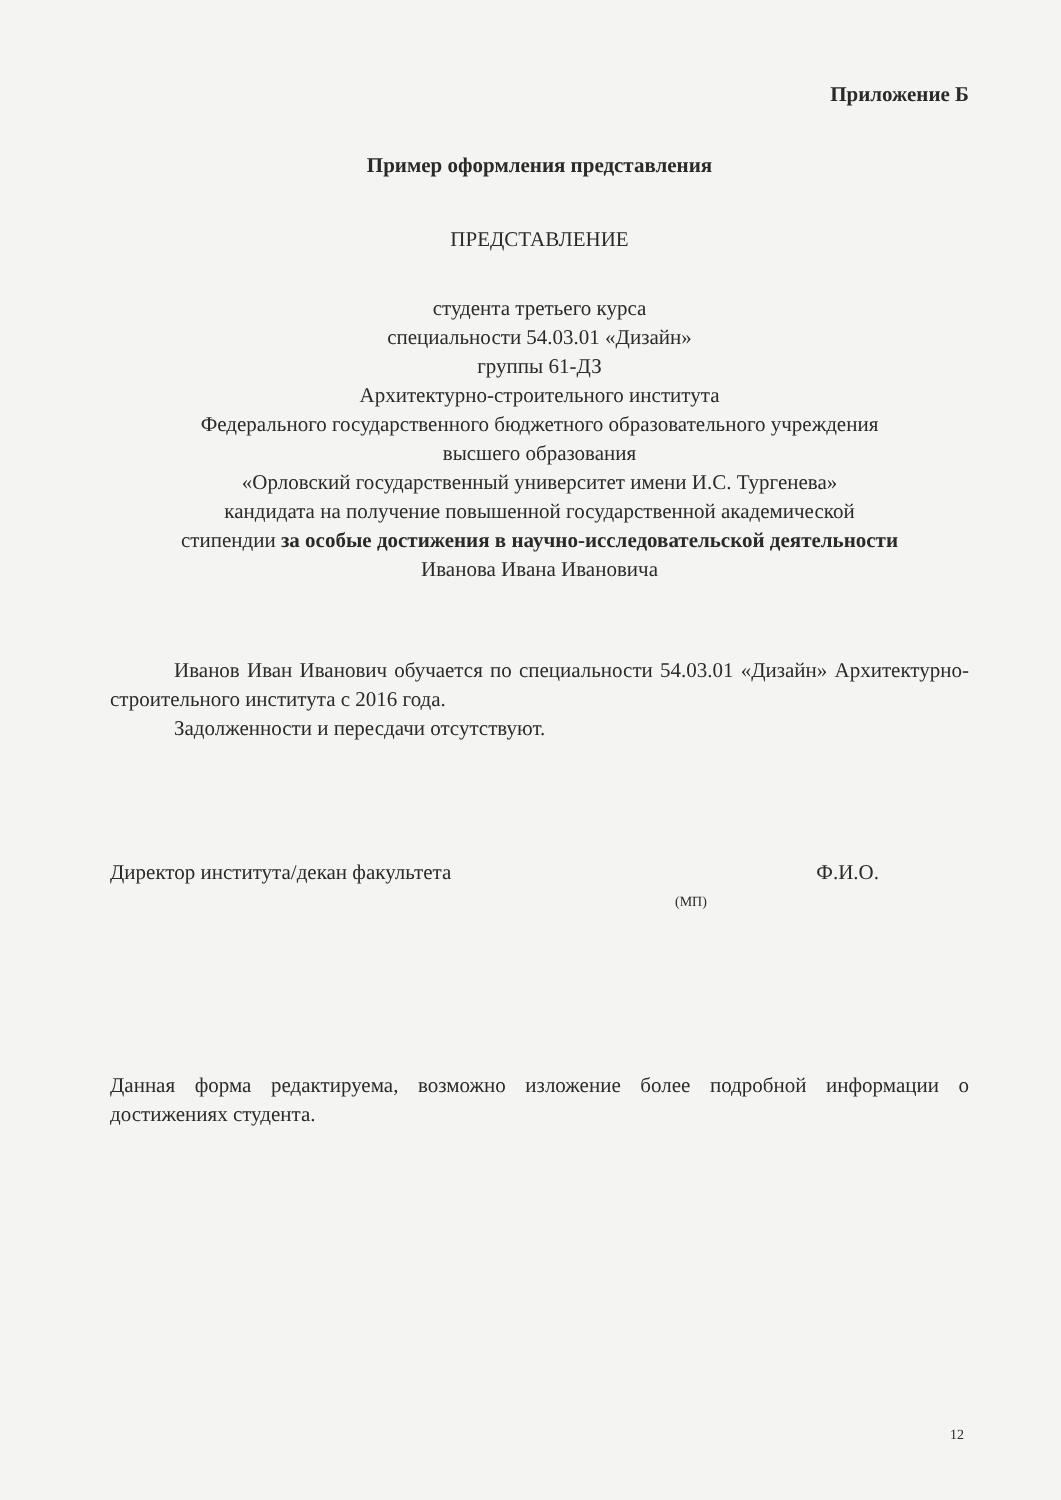Приложение Б
Пример оформления представления
ПРЕДСТАВЛЕНИЕ
студента третьего курса
специальности 54.03.01 «Дизайн»
группы 61-ДЗ
Архитектурно-строительного института
Федерального государственного бюджетного образовательного учреждения
высшего образования
«Орловский государственный университет имени И.С. Тургенева»
кандидата на получение повышенной государственной академической
стипендии за особые достижения в научно-исследовательской деятельности
Иванова Ивана Ивановича
Иванов Иван Иванович обучается по специальности 54.03.01 «Дизайн» Архитектурно- строительного института с 2016 года.
Задолженности и пересдачи отсутствуют.
Директор института/декан факультета Ф.И.О.
(МП)
Данная форма редактируема, возможно изложение более подробной информации о достижениях студента.
12